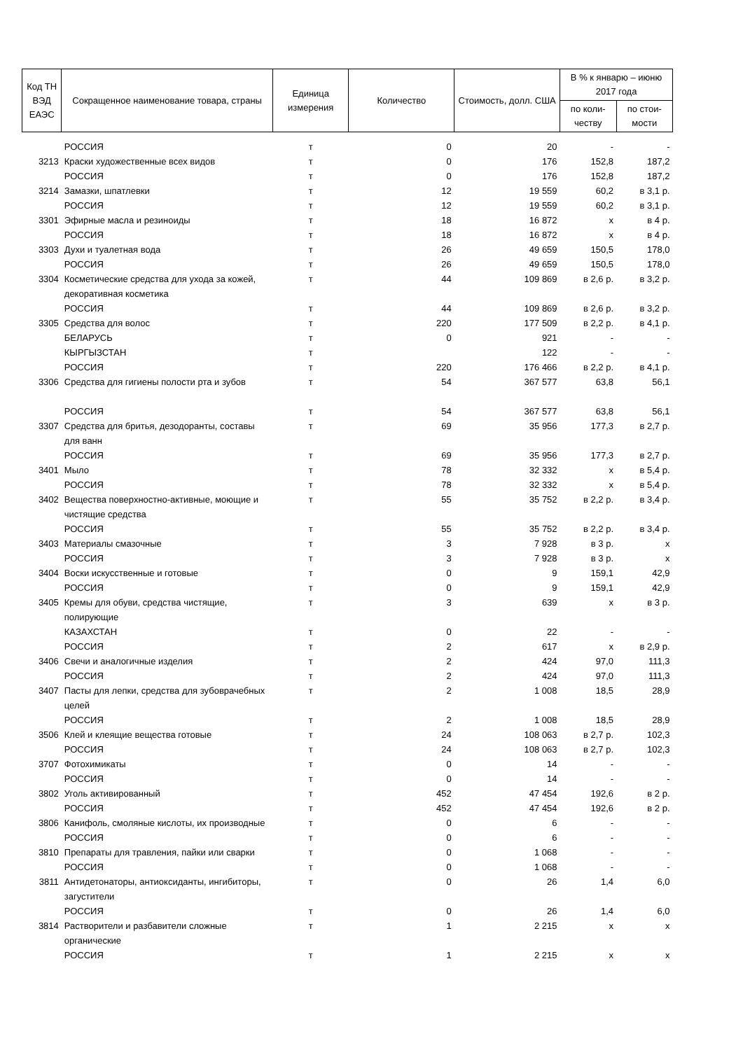| Код ТН ВЭД ЕАЭС | Сокращенное наименование товара, страны | Единица измерения | Количество | Стоимость, долл. США | В % к январю – июню 2017 года | |
| --- | --- | --- | --- | --- | --- | --- |
| | | | | | по коли-честву | по стои-мости |
| | РОССИЯ | т | 0 | 20 | - | - |
| 3213 | Краски художественные всех видов | т | 0 | 176 | 152,8 | 187,2 |
| | РОССИЯ | т | 0 | 176 | 152,8 | 187,2 |
| 3214 | Замазки, шпатлевки | т | 12 | 19 559 | 60,2 | в 3,1 р. |
| | РОССИЯ | т | 12 | 19 559 | 60,2 | в 3,1 р. |
| 3301 | Эфирные масла и резиноиды | т | 18 | 16 872 | х | в 4 р. |
| | РОССИЯ | т | 18 | 16 872 | х | в 4 р. |
| 3303 | Духи и туалетная вода | т | 26 | 49 659 | 150,5 | 178,0 |
| | РОССИЯ | т | 26 | 49 659 | 150,5 | 178,0 |
| 3304 | Косметические средства для ухода за кожей, декоративная косметика | т | 44 | 109 869 | в 2,6 р. | в 3,2 р. |
| | РОССИЯ | т | 44 | 109 869 | в 2,6 р. | в 3,2 р. |
| 3305 | Средства для волос | т | 220 | 177 509 | в 2,2 р. | в 4,1 р. |
| | БЕЛАРУСЬ | т | 0 | 921 | - | - |
| | КЫРГЫЗСТАН | т | | 122 | - | - |
| | РОССИЯ | т | 220 | 176 466 | в 2,2 р. | в 4,1 р. |
| 3306 | Средства для гигиены полости рта и зубов | т | 54 | 367 577 | 63,8 | 56,1 |
| | РОССИЯ | т | 54 | 367 577 | 63,8 | 56,1 |
| 3307 | Средства для бритья, дезодоранты, составы для ванн | т | 69 | 35 956 | 177,3 | в 2,7 р. |
| | РОССИЯ | т | 69 | 35 956 | 177,3 | в 2,7 р. |
| 3401 | Мыло | т | 78 | 32 332 | х | в 5,4 р. |
| | РОССИЯ | т | 78 | 32 332 | х | в 5,4 р. |
| 3402 | Вещества поверхностно-активные, моющие и чистящие средства | т | 55 | 35 752 | в 2,2 р. | в 3,4 р. |
| | РОССИЯ | т | 55 | 35 752 | в 2,2 р. | в 3,4 р. |
| 3403 | Материалы смазочные | т | 3 | 7 928 | в 3 р. | х |
| | РОССИЯ | т | 3 | 7 928 | в 3 р. | х |
| 3404 | Воски искусственные и готовые | т | 0 | 9 | 159,1 | 42,9 |
| | РОССИЯ | т | 0 | 9 | 159,1 | 42,9 |
| 3405 | Кремы для обуви, средства чистящие, полирующие | т | 3 | 639 | х | в 3 р. |
| | КАЗАХСТАН | т | 0 | 22 | - | - |
| | РОССИЯ | т | 2 | 617 | х | в 2,9 р. |
| 3406 | Свечи и аналогичные изделия | т | 2 | 424 | 97,0 | 111,3 |
| | РОССИЯ | т | 2 | 424 | 97,0 | 111,3 |
| 3407 | Пасты для лепки, средства для зубоврачебных целей | т | 2 | 1 008 | 18,5 | 28,9 |
| | РОССИЯ | т | 2 | 1 008 | 18,5 | 28,9 |
| 3506 | Клей и клеящие вещества готовые | т | 24 | 108 063 | в 2,7 р. | 102,3 |
| | РОССИЯ | т | 24 | 108 063 | в 2,7 р. | 102,3 |
| 3707 | Фотохимикаты | т | 0 | 14 | - | - |
| | РОССИЯ | т | 0 | 14 | - | - |
| 3802 | Уголь активированный | т | 452 | 47 454 | 192,6 | в 2 р. |
| | РОССИЯ | т | 452 | 47 454 | 192,6 | в 2 р. |
| 3806 | Канифоль, смоляные кислоты, их производные | т | 0 | 6 | - | - |
| | РОССИЯ | т | 0 | 6 | - | - |
| 3810 | Препараты для травления, пайки или сварки | т | 0 | 1 068 | - | - |
| | РОССИЯ | т | 0 | 1 068 | - | - |
| 3811 | Антидетонаторы, антиоксиданты, ингибиторы, загустители | т | 0 | 26 | 1,4 | 6,0 |
| | РОССИЯ | т | 0 | 26 | 1,4 | 6,0 |
| 3814 | Растворители и разбавители сложные органические | т | 1 | 2 215 | х | х |
| | РОССИЯ | т | 1 | 2 215 | х | х |